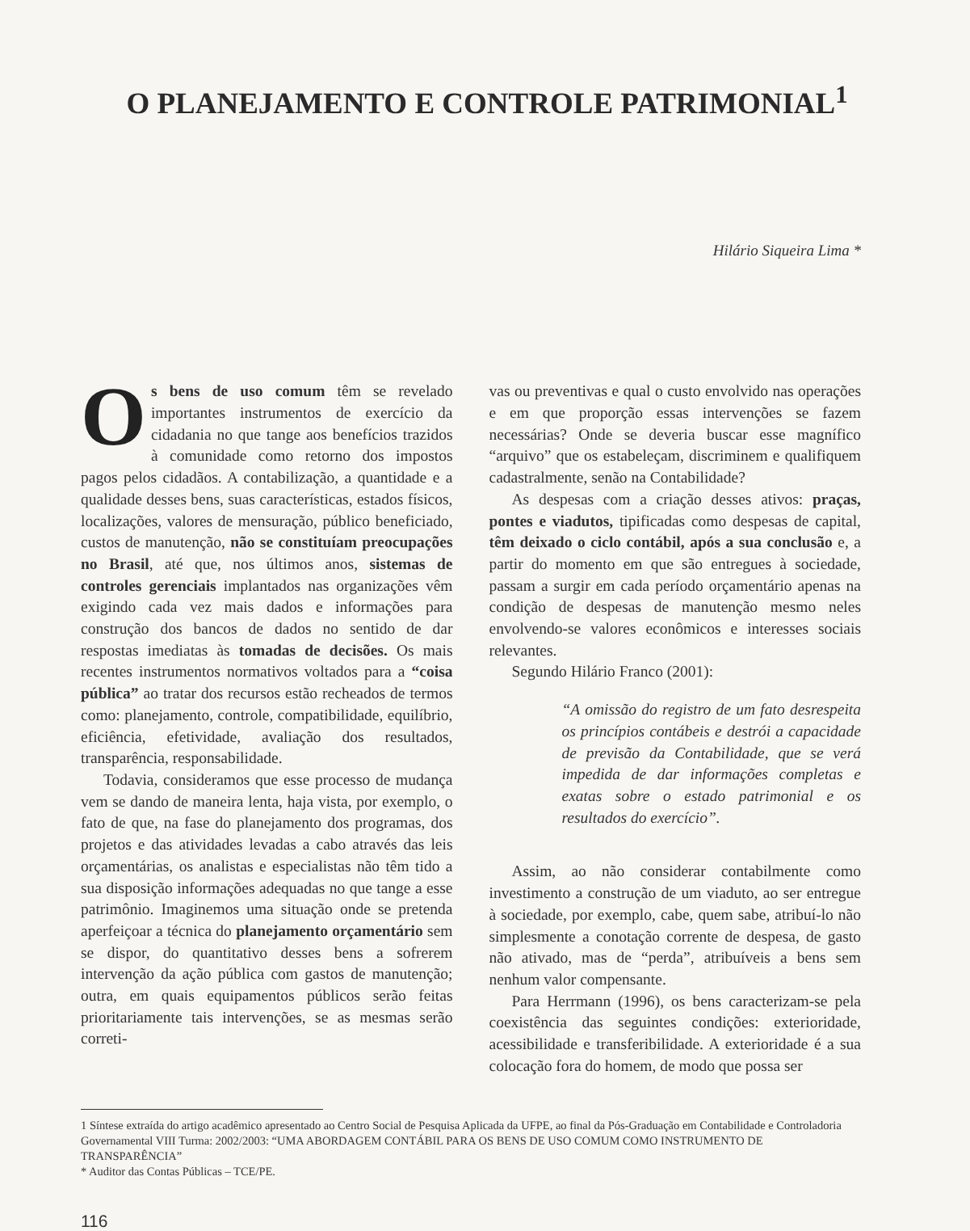O PLANEJAMENTO E CONTROLE PATRIMONIAL<sup>1</sup>
Hilário Siqueira Lima *
Os bens de uso comum têm se revelado importantes instrumentos de exercício da cidadania no que tange aos benefícios trazidos à comunidade como retorno dos impostos pagos pelos cidadãos. A contabilização, a quantidade e a qualidade desses bens, suas características, estados físicos, localizações, valores de mensuração, público beneficiado, custos de manutenção, não se constituíam preocupações no Brasil, até que, nos últimos anos, sistemas de controles gerenciais implantados nas organizações vêm exigindo cada vez mais dados e informações para construção dos bancos de dados no sentido de dar respostas imediatas às tomadas de decisões. Os mais recentes instrumentos normativos voltados para a “coisa pública” ao tratar dos recursos estão recheados de termos como: planejamento, controle, compatibilidade, equilíbrio, eficiência, efetividade, avaliação dos resultados, transparência, responsabilidade.
Todavia, consideramos que esse processo de mudança vem se dando de maneira lenta, haja vista, por exemplo, o fato de que, na fase do planejamento dos programas, dos projetos e das atividades levadas a cabo através das leis orçamentárias, os analistas e especialistas não têm tido a sua disposição informações adequadas no que tange a esse patrimônio. Imaginemos uma situação onde se pretenda aperfeiçoar a técnica do planejamento orçamentário sem se dispor, do quantitativo desses bens a sofrerem intervenção da ação pública com gastos de manutenção; outra, em quais equipamentos públicos serão feitas prioritariamente tais intervenções, se as mesmas serão correti-
vas ou preventivas e qual o custo envolvido nas operações e em que proporção essas intervenções se fazem necessárias? Onde se deveria buscar esse magnífico “arquivo” que os estabeleçam, discriminem e qualifiquem cadastralmente, senão na Contabilidade?
As despesas com a criação desses ativos: praças, pontes e viadutos, tipificadas como despesas de capital, têm deixado o ciclo contábil, após a sua conclusão e, a partir do momento em que são entregues à sociedade, passam a surgir em cada período orçamentário apenas na condição de despesas de manutenção mesmo neles envolvendo-se valores econômicos e interesses sociais relevantes.
Segundo Hilário Franco (2001):
“A omissão do registro de um fato desrespeita os princípios contábeis e destrói a capacidade de previsão da Contabilidade, que se verá impedida de dar informações completas e exatas sobre o estado patrimonial e os resultados do exercício”.
Assim, ao não considerar contabilmente como investimento a construção de um viaduto, ao ser entregue à sociedade, por exemplo, cabe, quem sabe, atribuí-lo não simplesmente a conotação corrente de despesa, de gasto não ativado, mas de “perda”, atribuíveis a bens sem nenhum valor compensante.
Para Herrmann (1996), os bens caracterizam-se pela coexistência das seguintes condições: exterioridade, acessibilidade e transferibilidade. A exterioridade é a sua colocação fora do homem, de modo que possa ser
1 Síntese extraída do artigo acadêmico apresentado ao Centro Social de Pesquisa Aplicada da UFPE, ao final da Pós-Graduação em Contabilidade e Controladoria Governamental VIII Turma: 2002/2003: “UMA ABORDAGEM CONTÁBIL PARA OS BENS DE USO COMUM COMO INSTRUMENTO DE TRANSPARÊNCIA”
* Auditor das Contas Públicas – TCE/PE.
116